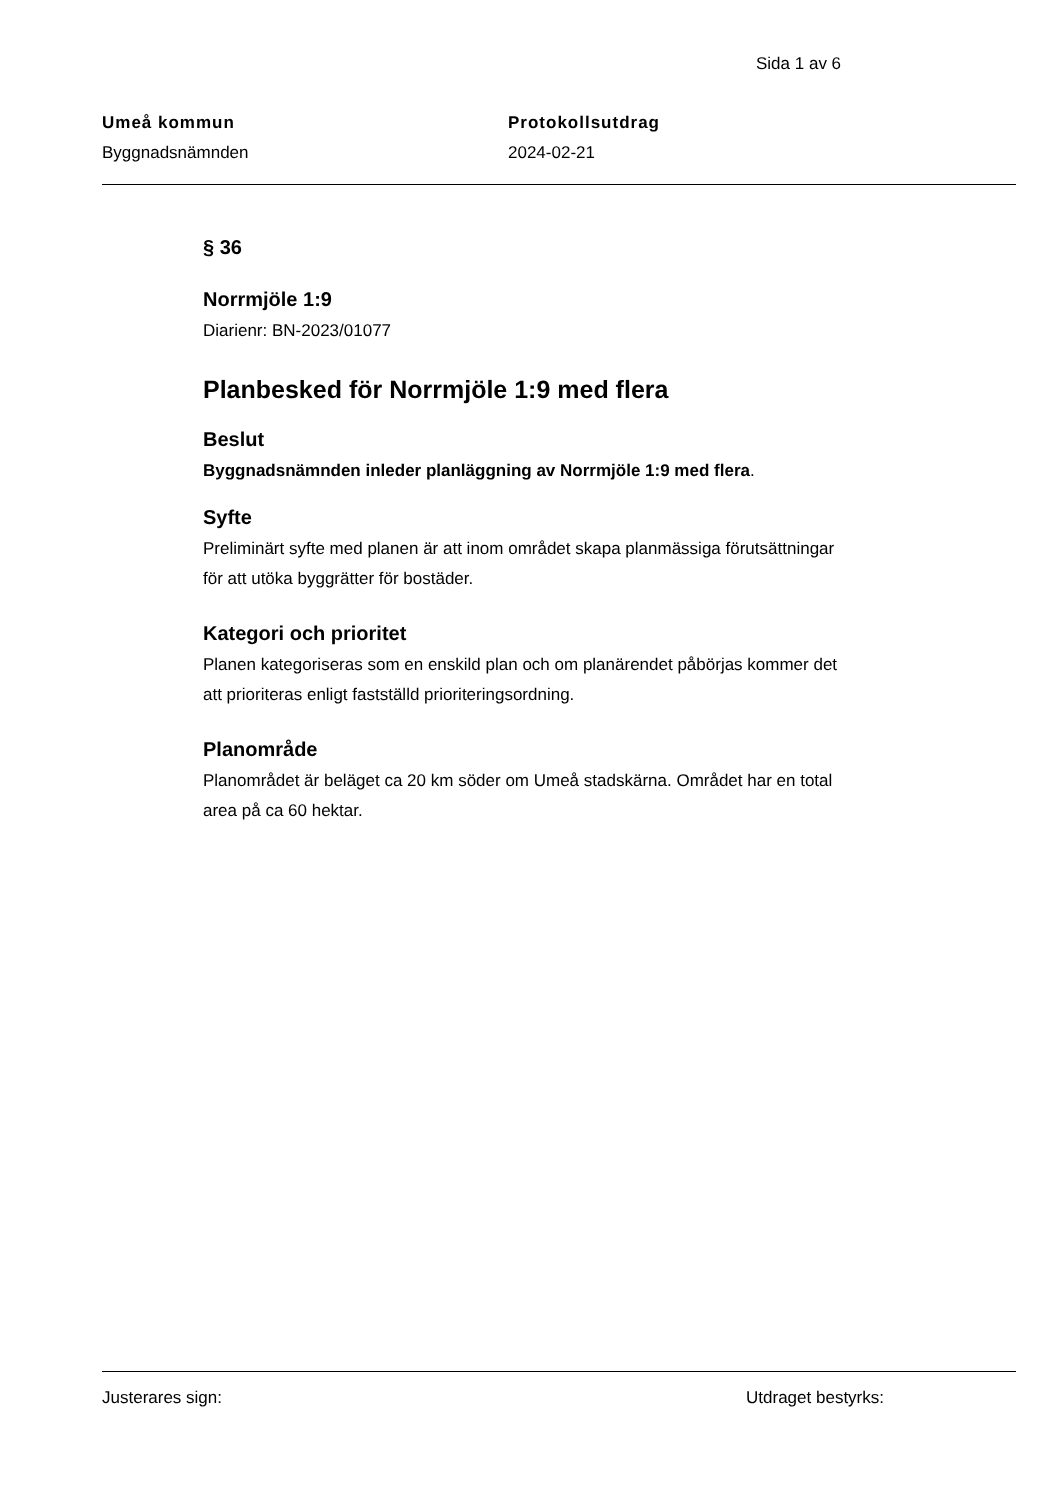Sida 1 av 6
Umeå kommun
Byggnadsnämnden
Protokollsutdrag
2024-02-21
§ 36
Norrmjöle 1:9
Diarienr: BN-2023/01077
Planbesked för Norrmjöle 1:9 med flera
Beslut
Byggnadsnämnden inleder planläggning av Norrmjöle 1:9 med flera.
Syfte
Preliminärt syfte med planen är att inom området skapa planmässiga förutsättningar för att utöka byggrätter för bostäder.
Kategori och prioritet
Planen kategoriseras som en enskild plan och om planärendet påbörjas kommer det att prioriteras enligt fastställd prioriteringsordning.
Planområde
Planområdet är beläget ca 20 km söder om Umeå stadskärna. Området har en total area på ca 60 hektar.
Justerares sign: Utdraget bestyrks: